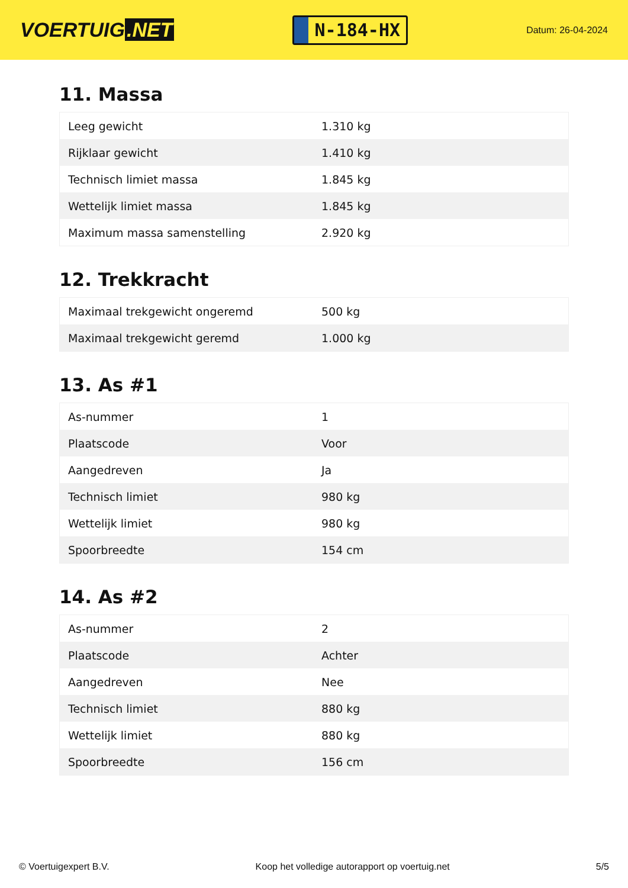VOERTUIG.NET
N-184-HX
Datum: 26-04-2024
11. Massa
| Leeg gewicht | 1.310 kg |
| Rijklaar gewicht | 1.410 kg |
| Technisch limiet massa | 1.845 kg |
| Wettelijk limiet massa | 1.845 kg |
| Maximum massa samenstelling | 2.920 kg |
12. Trekkracht
| Maximaal trekgewicht ongeremd | 500 kg |
| Maximaal trekgewicht geremd | 1.000 kg |
13. As #1
| As-nummer | 1 |
| Plaatscode | Voor |
| Aangedreven | Ja |
| Technisch limiet | 980 kg |
| Wettelijk limiet | 980 kg |
| Spoorbreedte | 154 cm |
14. As #2
| As-nummer | 2 |
| Plaatscode | Achter |
| Aangedreven | Nee |
| Technisch limiet | 880 kg |
| Wettelijk limiet | 880 kg |
| Spoorbreedte | 156 cm |
© Voertuigexpert B.V. Koop het volledige autorapport op voertuig.net 5/5